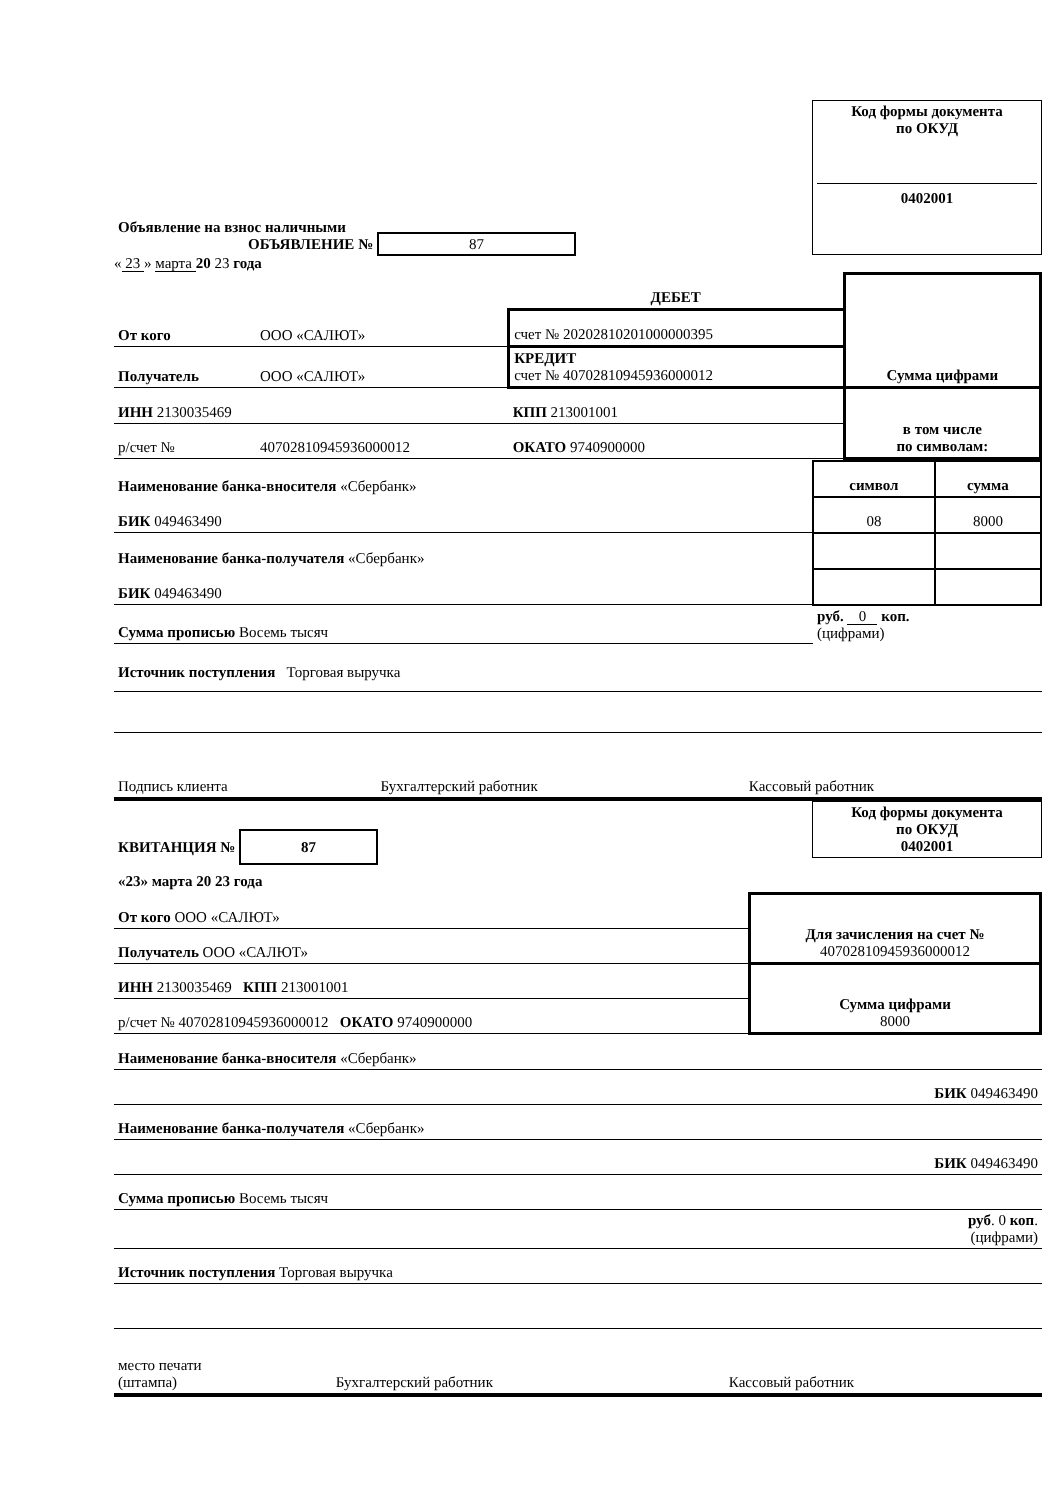| Объявление на взнос наличными ОБЪЯВЛЕНИЕ № 87 | Код формы документа по ОКУД 0402001 |
« 23 » марта 20 23 года
| | | ДЕБЕТ | Сумма цифрами |
| От кого | ООО «САЛЮТ» | счет № 20202810201000000395 | |
| Получатель | ООО «САЛЮТ» | КРЕДИТ счет № 40702810945936000012 | |
| ИНН 2130035469 | | КПП 213001001 | в том числе по символам: |
| р/счет № | 40702810945936000012 | ОКАТО 9740900000 | |
| Наименование банка-вносителя «Сбербанк» | символ | сумма |
| БИК 049463490 | 08 | 8000 |
| Наименование банка-получателя «Сбербанк» | | |
| БИК 049463490 | | |
| Сумма прописью Восемь тысяч | руб. 0 коп. (цифрами) | |
Источник поступления Торговая выручка
| Подпись клиента | Бухгалтерский работник | Кассовый работник |
| КВИТАНЦИЯ № 87 | Код формы документа по ОКУД 0402001 |
| «23» марта 20 23 года | |
| От кого ООО «САЛЮТ» | Для зачисления на счет № 40702810945936000012 |
| Получатель ООО «САЛЮТ» | |
| ИНН 2130035469 КПП 213001001 | Сумма цифрами 8000 |
| р/счет № 40702810945936000012 ОКАТО 9740900000 | |
| Наименование банка-вносителя «Сбербанк» |
| БИК 049463490 |
| Наименование банка-получателя «Сбербанк» |
| БИК 049463490 |
| Сумма прописью Восемь тысяч |
| руб . 0 коп . (цифрами) |
| Источник поступления Торговая выручка |
| место печати (штампа) | Бухгалтерский работник | Кассовый работник |